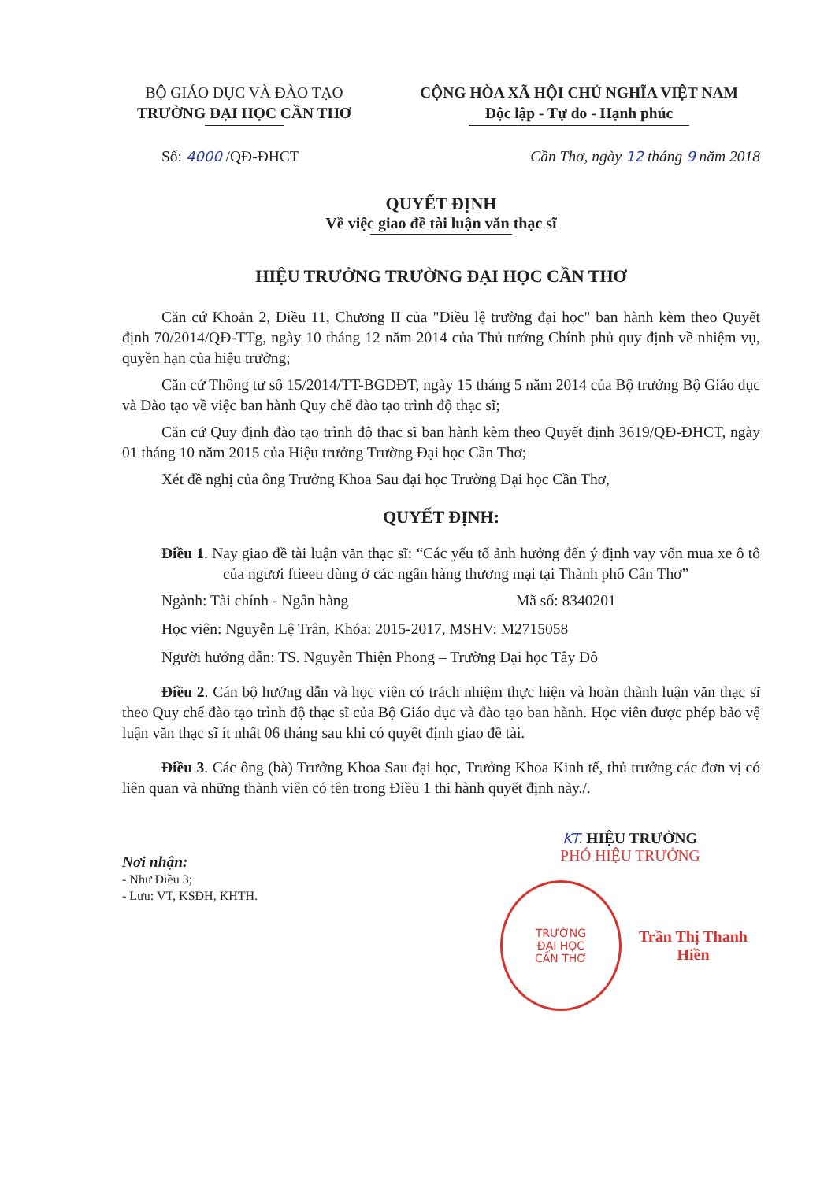BỘ GIÁO DỤC VÀ ĐÀO TẠO
TRƯỜNG ĐẠI HỌC CẦN THƠ
CỘNG HÒA XÃ HỘI CHỦ NGHĨA VIỆT NAM
Độc lập - Tự do - Hạnh phúc
Số: 4000 /QĐ-ĐHCT Cần Thơ, ngày 12 tháng 9 năm 2018
QUYẾT ĐỊNH
Về việc giao đề tài luận văn thạc sĩ
HIỆU TRƯỞNG TRƯỜNG ĐẠI HỌC CẦN THƠ
Căn cứ Khoản 2, Điều 11, Chương II của "Điều lệ trường đại học" ban hành kèm theo Quyết định 70/2014/QĐ-TTg, ngày 10 tháng 12 năm 2014 của Thủ tướng Chính phủ quy định về nhiệm vụ, quyền hạn của hiệu trưởng;
Căn cứ Thông tư số 15/2014/TT-BGDĐT, ngày 15 tháng 5 năm 2014 của Bộ trưởng Bộ Giáo dục và Đào tạo về việc ban hành Quy chế đào tạo trình độ thạc sĩ;
Căn cứ Quy định đào tạo trình độ thạc sĩ ban hành kèm theo Quyết định 3619/QĐ-ĐHCT, ngày 01 tháng 10 năm 2015 của Hiệu trưởng Trường Đại học Cần Thơ;
Xét đề nghị của ông Trưởng Khoa Sau đại học Trường Đại học Cần Thơ,
QUYẾT ĐỊNH:
Điều 1. Nay giao đề tài luận văn thạc sĩ: “Các yếu tố ảnh hưởng đến ý định vay vốn mua xe ô tô của ngươi ftieeu dùng ở các ngân hàng thương mại tại Thành phố Cần Thơ”
Ngành: Tài chính - Ngân hàng Mã số: 8340201
Học viên: Nguyễn Lệ Trân, Khóa: 2015-2017, MSHV: M2715058
Người hướng dẫn: TS. Nguyễn Thiện Phong – Trường Đại học Tây Đô
Điều 2. Cán bộ hướng dẫn và học viên có trách nhiệm thực hiện và hoàn thành luận văn thạc sĩ theo Quy chế đào tạo trình độ thạc sĩ của Bộ Giáo dục và đào tạo ban hành. Học viên được phép bảo vệ luận văn thạc sĩ ít nhất 06 tháng sau khi có quyết định giao đề tài.
Điều 3. Các ông (bà) Trưởng Khoa Sau đại học, Trưởng Khoa Kinh tế, thủ trưởng các đơn vị có liên quan và những thành viên có tên trong Điều 1 thi hành quyết định này./.
Nơi nhận:
- Như Điều 3;
- Lưu: VT, KSĐH, KHTH.
KT. HIỆU TRƯỞNG
PHÓ HIỆU TRƯỞNG
TRƯỜNG
ĐẠI HỌC
CẦN THƠ
Trần Thị Thanh Hiền